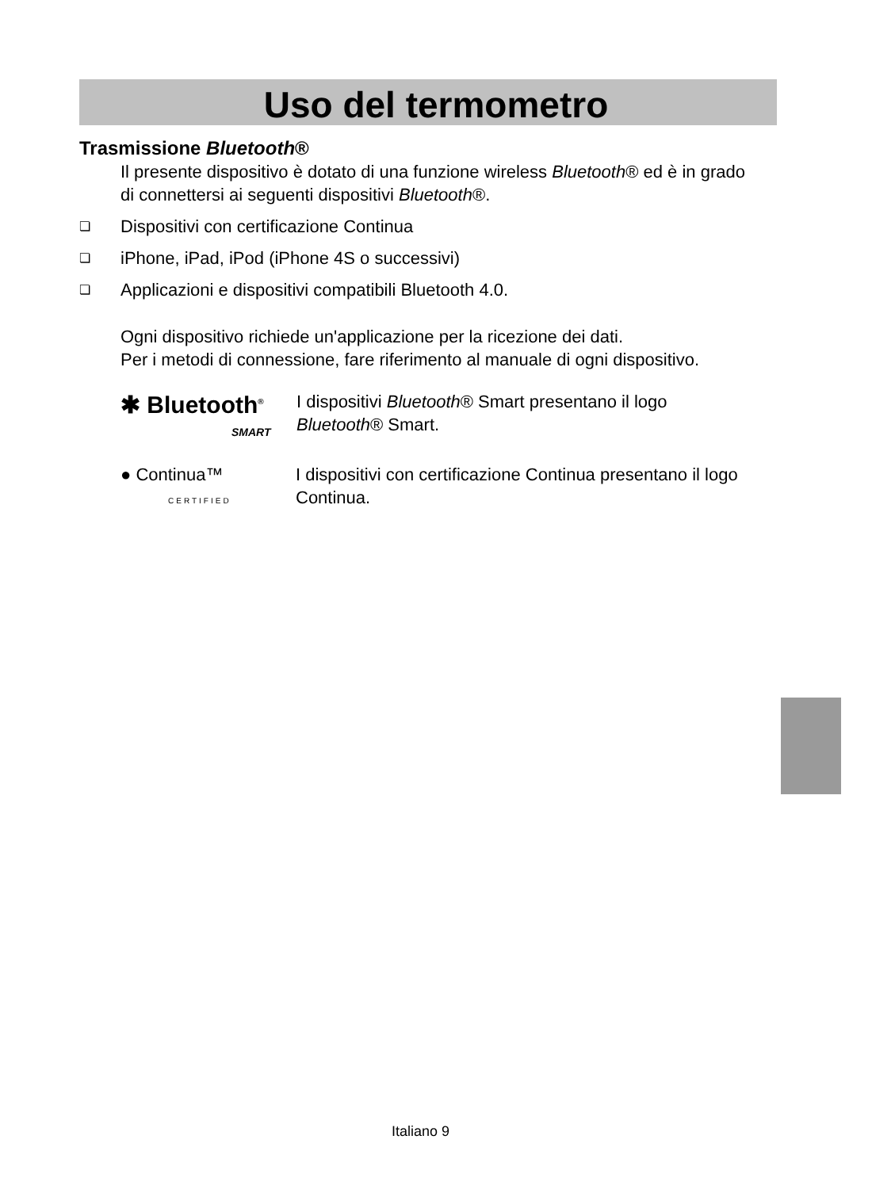Uso del termometro
Trasmissione Bluetooth®
Il presente dispositivo è dotato di una funzione wireless Bluetooth® ed è in grado di connettersi ai seguenti dispositivi Bluetooth®.
❏ Dispositivi con certificazione Continua
❏ iPhone, iPad, iPod (iPhone 4S o successivi)
❏ Applicazioni e dispositivi compatibili Bluetooth 4.0.
Ogni dispositivo richiede un'applicazione per la ricezione dei dati.
Per i metodi di connessione, fare riferimento al manuale di ogni dispositivo.
✱ Bluetooth<sup>®</sup>
SMART
I dispositivi Bluetooth® Smart presentano il logo Bluetooth® Smart.
● Continua™
CERTIFIED
I dispositivi con certificazione Continua presentano il logo Continua.
Italiano 9